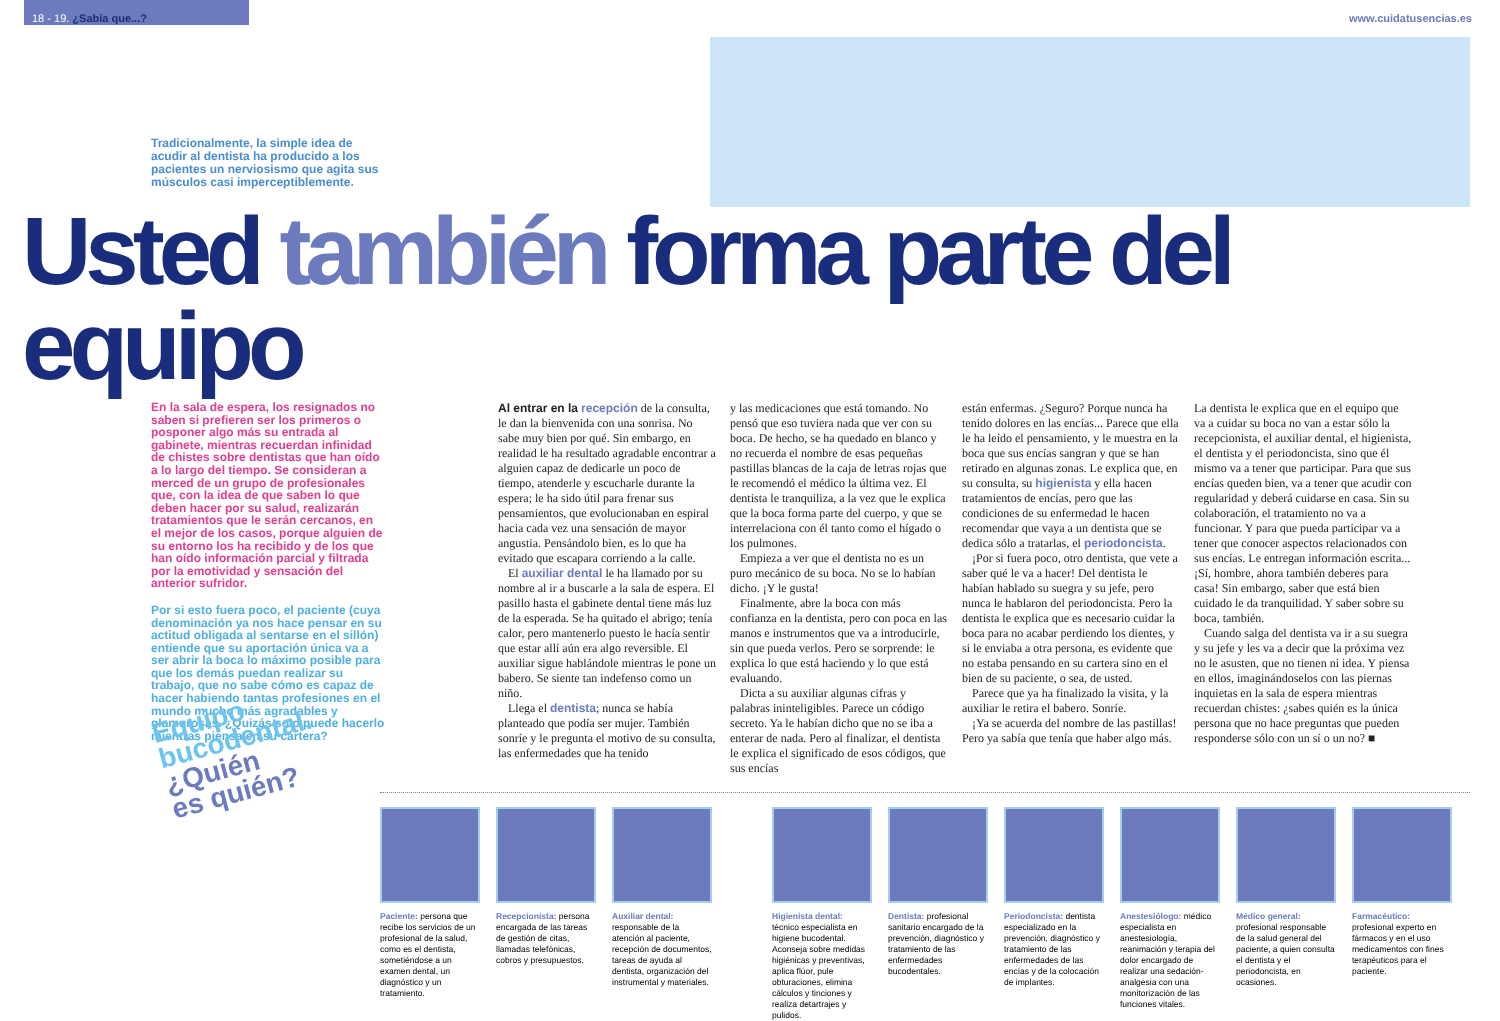18 - 19. ¿Sabía que...?
www.cuidatusencias.es
Tradicionalmente, la simple idea de acudir al dentista ha producido a los pacientes un nerviosismo que agita sus músculos casi imperceptiblemente.
Usted también forma parte del equipo
En la sala de espera, los resignados no saben si prefieren ser los primeros o posponer algo más su entrada al gabinete, mientras recuerdan infinidad de chistes sobre dentistas que han oído a lo largo del tiempo. Se consideran a merced de un grupo de profesionales que, con la idea de que saben lo que deben hacer por su salud, realizarán tratamientos que le serán cercanos, en el mejor de los casos, porque alguien de su entorno los ha recibido y de los que han oído información parcial y filtrada por la emotividad y sensación del anterior sufridor.
Por si esto fuera poco, el paciente (cuya denominación ya nos hace pensar en su actitud obligada al sentarse en el sillón) entiende que su aportación única va a ser abrir la boca lo máximo posible para que los demás puedan realizar su trabajo, que no sabe cómo es capaz de hacer habiendo tantas profesiones en el mundo mucho más agradables y glamurosas. ¿Quizás solo puede hacerlo mientras piensa en su cartera?
Al entrar en la recepción de la consulta, le dan la bienvenida con una sonrisa. No sabe muy bien por qué. Sin embargo, en realidad le ha resultado agradable encontrar a alguien capaz de dedicarle un poco de tiempo, atenderle y escucharle durante la espera; le ha sido útil para frenar sus pensamientos, que evolucionaban en espiral hacia cada vez una sensación de mayor angustia. Pensándolo bien, es lo que ha evitado que escapara corriendo a la calle.
El auxiliar dental le ha llamado por su nombre al ir a buscarle a la sala de espera. El pasillo hasta el gabinete dental tiene más luz de la esperada. Se ha quitado el abrigo; tenía calor, pero mantenerlo puesto le hacía sentir que estar allí aún era algo reversible. El auxiliar sigue hablándole mientras le pone un babero. Se siente tan indefenso como un niño.
Llega el dentista; nunca se había planteado que podía ser mujer. También sonríe y le pregunta el motivo de su consulta, las enfermedades que ha tenido
y las medicaciones que está tomando. No pensó que eso tuviera nada que ver con su boca. De hecho, se ha quedado en blanco y no recuerda el nombre de esas pequeñas pastillas blancas de la caja de letras rojas que le recomendó el médico la última vez. El dentista le tranquiliza, a la vez que le explica que la boca forma parte del cuerpo, y que se interrelaciona con él tanto como el hígado o los pulmones.
Empieza a ver que el dentista no es un puro mecánico de su boca. No se lo habían dicho. ¡Y le gusta!
Finalmente, abre la boca con más confianza en la dentista, pero con poca en las manos e instrumentos que va a introducirle, sin que pueda verlos. Pero se sorprende: le explica lo que está haciendo y lo que está evaluando.
Dicta a su auxiliar algunas cifras y palabras ininteligibles. Parece un código secreto. Ya le habían dicho que no se iba a enterar de nada. Pero al finalizar, el dentista le explica el significado de esos códigos, que sus encías
están enfermas. ¿Seguro? Porque nunca ha tenido dolores en las encías... Parece que ella le ha leído el pensamiento, y le muestra en la boca que sus encías sangran y que se han retirado en algunas zonas. Le explica que, en su consulta, su higienista y ella hacen tratamientos de encías, pero que las condiciones de su enfermedad le hacen recomendar que vaya a un dentista que se dedica sólo a tratarlas, el periodoncista.
¡Por si fuera poco, otro dentista, que vete a saber qué le va a hacer! Del dentista le habían hablado su suegra y su jefe, pero nunca le hablaron del periodoncista. Pero la dentista le explica que es necesario cuidar la boca para no acabar perdiendo los dientes, y si le enviaba a otra persona, es evidente que no estaba pensando en su cartera sino en el bien de su paciente, o sea, de usted.
Parece que ya ha finalizado la visita, y la auxiliar le retira el babero. Sonríe.
¡Ya se acuerda del nombre de las pastillas! Pero ya sabía que tenía que haber algo más.
La dentista le explica que en el equipo que va a cuidar su boca no van a estar sólo la recepcionista, el auxiliar dental, el higienista, el dentista y el periodoncista, sino que él mismo va a tener que participar. Para que sus encías queden bien, va a tener que acudir con regularidad y deberá cuidarse en casa. Sin su colaboración, el tratamiento no va a funcionar. Y para que pueda participar va a tener que conocer aspectos relacionados con sus encías. Le entregan información escrita... ¡Sí, hombre, ahora también deberes para casa! Sin embargo, saber que está bien cuidado le da tranquilidad. Y saber sobre su boca, también.
Cuando salga del dentista va ir a su suegra y su jefe y les va a decir que la próxima vez no le asusten, que no tienen ni idea. Y piensa en ellos, imaginándoselos con las piernas inquietas en la sala de espera mientras recuerdan chistes: ¿sabes quién es la única persona que no hace preguntas que pueden responderse sólo con un sí o un no? ■
Equipo
bucodental.
¿Quién
es quién?
Paciente: persona que recibe los servicios de un profesional de la salud, como es el dentista, sometiéndose a un examen dental, un diagnóstico y un tratamiento.
Recepcionista: persona encargada de las tareas de gestión de citas, llamadas telefónicas, cobros y presupuestos.
Auxiliar dental: responsable de la atención al paciente, recepción de documentos, tareas de ayuda al dentista, organización del instrumental y materiales.
Higienista dental: técnico especialista en higiene bucodental. Aconseja sobre medidas higiénicas y preventivas, aplica flúor, pule obturaciones, elimina cálculos y tinciones y realiza detartrajes y pulidos.
Dentista: profesional sanitario encargado de la prevención, diagnóstico y tratamiento de las enfermedades bucodentales.
Periodoncista: dentista especializado en la prevención, diagnóstico y tratamiento de las enfermedades de las encías y de la colocación de implantes.
Anestesiólogo: médico especialista en anestesiología, reanimación y terapia del dolor encargado de realizar una sedación-analgesia con una monitorización de las funciones vitales.
Médico general: profesional responsable de la salud general del paciente, a quien consulta el dentista y el periodoncista, en ocasiones.
Farmacéutico: profesional experto en fármacos y en el uso medicamentos con fines terapéuticos para el paciente.